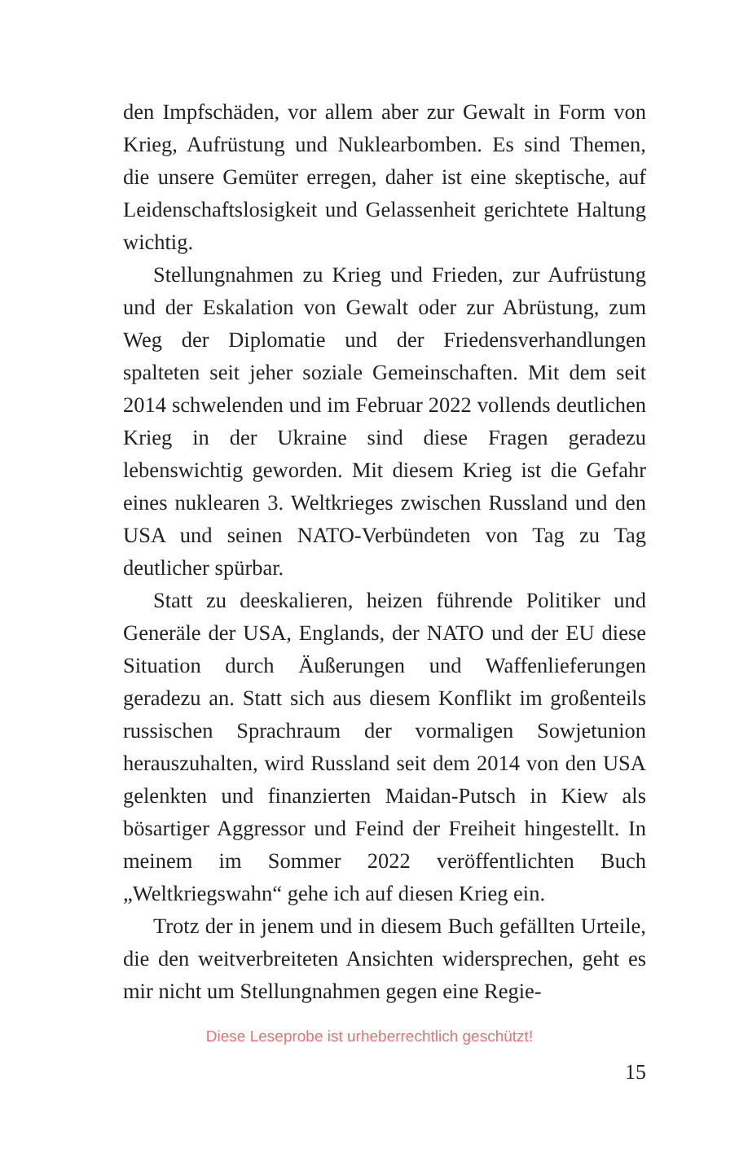den Impfschäden, vor allem aber zur Gewalt in Form von Krieg, Aufrüstung und Nuklearbomben. Es sind Themen, die unsere Gemüter erregen, daher ist eine skeptische, auf Leidenschaftslosigkeit und Gelassenheit gerichtete Haltung wichtig.
Stellungnahmen zu Krieg und Frieden, zur Aufrüstung und der Eskalation von Gewalt oder zur Abrüstung, zum Weg der Diplomatie und der Friedensverhandlungen spalteten seit jeher soziale Gemeinschaften. Mit dem seit 2014 schwelenden und im Februar 2022 vollends deutlichen Krieg in der Ukraine sind diese Fragen geradezu lebenswichtig geworden. Mit diesem Krieg ist die Gefahr eines nuklearen 3. Weltkrieges zwischen Russland und den USA und seinen NATO-Verbündeten von Tag zu Tag deutlicher spürbar.
Statt zu deeskalieren, heizen führende Politiker und Generäle der USA, Englands, der NATO und der EU diese Situation durch Äußerungen und Waffenlieferungen geradezu an. Statt sich aus diesem Konflikt im großenteils russischen Sprachraum der vormaligen Sowjetunion herauszuhalten, wird Russland seit dem 2014 von den USA gelenkten und finanzierten Maidan-Putsch in Kiew als bösartiger Aggressor und Feind der Freiheit hingestellt. In meinem im Sommer 2022 veröffentlichten Buch „Weltkriegswahn“ gehe ich auf diesen Krieg ein.
Trotz der in jenem und in diesem Buch gefällten Urteile, die den weitverbreiteten Ansichten widersprechen, geht es mir nicht um Stellungnahmen gegen eine Regie-
Diese Leseprobe ist urheberrechtlich geschützt!
15